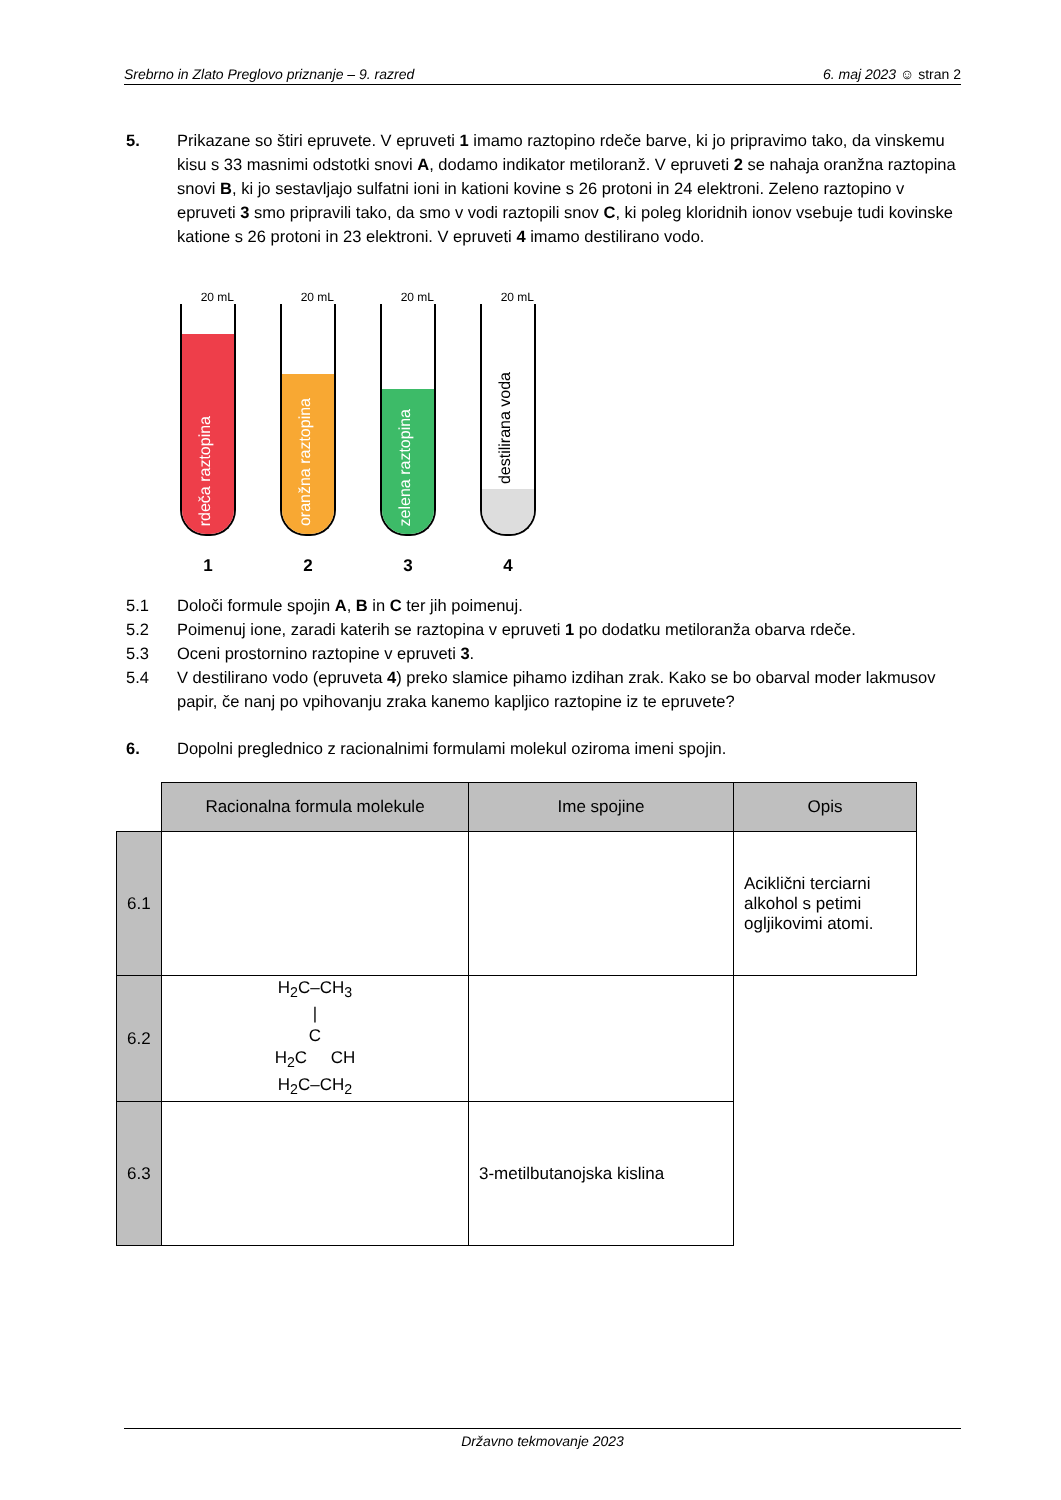Srebrno in Zlato Preglovo priznanje – 9. razred 6. maj 2023 ☺ stran 2
5. Prikazane so štiri epruvete. V epruveti 1 imamo raztopino rdeče barve, ki jo pripravimo tako, da vinskemu kisu s 33 masnimi odstotki snovi A, dodamo indikator metiloranž. V epruveti 2 se nahaja oranžna raztopina snovi B, ki jo sestavljajo sulfatni ioni in kationi kovine s 26 protoni in 24 elektroni. Zeleno raztopino v epruveti 3 smo pripravili tako, da smo v vodi raztopili snov C, ki poleg kloridnih ionov vsebuje tudi kovinske katione s 26 protoni in 23 elektroni. V epruveti 4 imamo destilirano vodo.
20 mL
rdeča raztopina
1
20 mL
oranžna raztopina
2
20 mL
zelena raztopina
3
20 mL
destilirana voda
4
5.1 Določi formule spojin A, B in C ter jih poimenuj.
5.2 Poimenuj ione, zaradi katerih se raztopina v epruveti 1 po dodatku metiloranža obarva rdeče.
5.3 Oceni prostornino raztopine v epruveti 3.
5.4 V destilirano vodo (epruveta 4) preko slamice pihamo izdihan zrak. Kako se bo obarval moder lakmusov papir, če nanj po vpihovanju zraka kanemo kapljico raztopine iz te epruvete?
6. Dopolni preglednico z racionalnimi formulami molekul oziroma imeni spojin.
| | Racionalna formula molekule | Ime spojine | Opis |
| 6.1 | | | Aciklični terciarni alkohol s petimi ogljikovimi atomi. |
| 6.2 | H<sub>2</sub>C–CH<sub>3</sub> / C H<sub>2</sub>C CH H<sub>2</sub>C–CH<sub>2</sub> | | |
| 6.3 | | 3-metilbutanojska kislina | |
Državno tekmovanje 2023